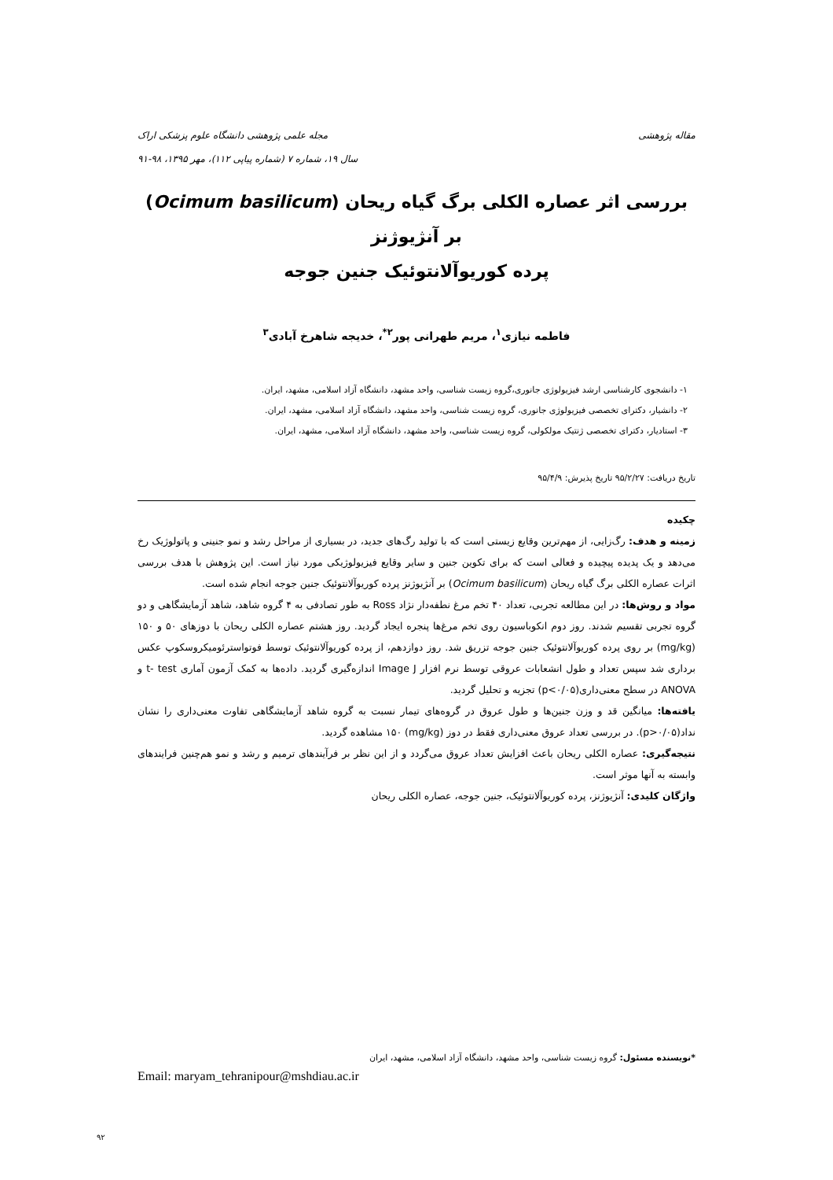مقاله پژوهشی مجله علمی پژوهشی دانشگاه علوم پزشکی اراک
سال ۱۹، شماره ۷ (شماره پیاپی ۱۱۲)، مهر ۱۳۹۵، ۹۸-۹۱
بررسی اثر عصاره الکلی برگ گیاه ریحان (Ocimum basilicum) بر آنژیوژنز
پرده کوریوآلانتوئیک جنین جوجه
فاطمه نیازی<sup>۱</sup>، مریم طهرانی پور<sup>۲*</sup>، خدیجه شاهرخ آبادی<sup>۳</sup>
۱- دانشجوی کارشناسی ارشد فیزیولوژی جانوری،گروه زیست شناسی، واحد مشهد، دانشگاه آزاد اسلامی، مشهد، ایران.
۲- دانشیار، دکترای تخصصی فیزیولوژی جانوری، گروه زیست شناسی، واحد مشهد، دانشگاه آزاد اسلامی، مشهد، ایران.
۳- استادیار، دکترای تخصصی ژنتیک مولکولی، گروه زیست شناسی، واحد مشهد، دانشگاه آزاد اسلامی، مشهد، ایران.
تاریخ دریافت: ۹۵/۲/۲۷ تاریخ پذیرش: ۹۵/۴/۹
چکیده
زمینه و هدف: رگ‌زایی، از مهم‌ترین وقایع زیستی است که با تولید رگ‌های جدید، در بسیاری از مراحل رشد و نمو جنینی و پاتولوژیک رخ می‌دهد و یک پدیده پیچیده و فعالی است که برای تکوین جنین و سایر وقایع فیزیولوژیکی مورد نیاز است. این پژوهش با هدف بررسی اثرات عصاره الکلی برگ گیاه ریحان (Ocimum basilicum) بر آنژیوژنز پرده کوریوآلانتوئیک جنین جوجه انجام شده است.
مواد و روش‌ها: در این مطالعه تجربی، تعداد ۴۰ تخم مرغ نطفه‌دار نژاد Ross به طور تصادفی به ۴ گروه شاهد، شاهد آزمایشگاهی و دو گروه تجربی تقسیم شدند. روز دوم انکوباسیون روی تخم مرغ‌ها پنجره ایجاد گردید. روز هشتم عصاره الکلی ریحان با دوزهای ۵۰ و ۱۵۰ (mg/kg) بر روی پرده کوریوآلانتوئیک جنین جوجه تزریق شد. روز دوازدهم، از پرده کوریوآلانتوئیک توسط فوتواسترئومیکروسکوپ عکس برداری شد سپس تعداد و طول انشعابات عروقی توسط نرم افزار Image J اندازه‌گیری گردید. داده‌ها به کمک آزمون آماری t- test و ANOVA در سطح معنی‌داری(p<۰/۰۵) تجزیه و تحلیل گردید.
یافته‌ها: میانگین قد و وزن جنین‌ها و طول عروق در گروه‌های تیمار نسبت به گروه شاهد آزمایشگاهی تفاوت معنی‌داری را نشان نداد(p>۰/۰۵). در بررسی تعداد عروق معنی‌داری فقط در دوز (mg/kg) ۱۵۰ مشاهده گردید.
نتیجه‌گیری: عصاره الکلی ریحان باعث افزایش تعداد عروق می‌گردد و از این نظر بر فرآیندهای ترمیم و رشد و نمو هم‌چنین فرایندهای وابسته به آنها موثر است.
واژگان کلیدی: آنژیوژنز، پرده کوریوآلانتوئیک، جنین جوجه، عصاره الکلی ریحان
*نویسنده مسئول: گروه زیست شناسی، واحد مشهد، دانشگاه آزاد اسلامی، مشهد، ایران
Email: maryam_tehranipour@mshdiau.ac.ir
۹۲